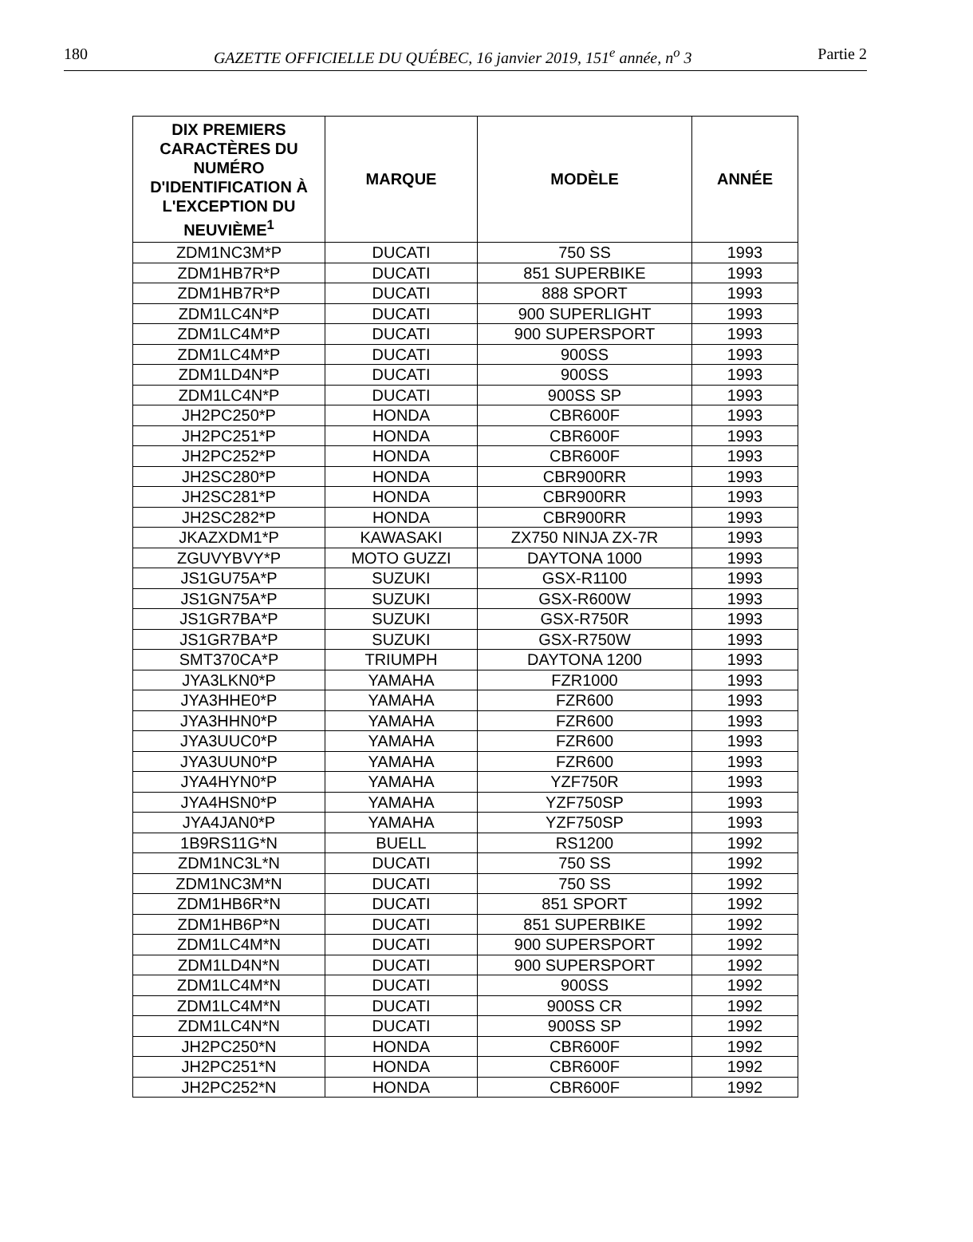180 GAZETTE OFFICIELLE DU QUÉBEC, 16 janvier 2019, 151<sup>e</sup> année, n<sup>o</sup> 3 Partie 2
| DIX PREMIERS CARACTÈRES DU NUMÉRO D'IDENTIFICATION À L'EXCEPTION DU NEUVIÈME<sup>1</sup> | MARQUE | MODÈLE | ANNÉE |
| --- | --- | --- | --- |
| ZDM1NC3M*P | DUCATI | 750 SS | 1993 |
| ZDM1HB7R*P | DUCATI | 851 SUPERBIKE | 1993 |
| ZDM1HB7R*P | DUCATI | 888 SPORT | 1993 |
| ZDM1LC4N*P | DUCATI | 900 SUPERLIGHT | 1993 |
| ZDM1LC4M*P | DUCATI | 900 SUPERSPORT | 1993 |
| ZDM1LC4M*P | DUCATI | 900SS | 1993 |
| ZDM1LD4N*P | DUCATI | 900SS | 1993 |
| ZDM1LC4N*P | DUCATI | 900SS SP | 1993 |
| JH2PC250*P | HONDA | CBR600F | 1993 |
| JH2PC251*P | HONDA | CBR600F | 1993 |
| JH2PC252*P | HONDA | CBR600F | 1993 |
| JH2SC280*P | HONDA | CBR900RR | 1993 |
| JH2SC281*P | HONDA | CBR900RR | 1993 |
| JH2SC282*P | HONDA | CBR900RR | 1993 |
| JKAZXDM1*P | KAWASAKI | ZX750 NINJA ZX-7R | 1993 |
| ZGUVYBVY*P | MOTO GUZZI | DAYTONA 1000 | 1993 |
| JS1GU75A*P | SUZUKI | GSX-R1100 | 1993 |
| JS1GN75A*P | SUZUKI | GSX-R600W | 1993 |
| JS1GR7BA*P | SUZUKI | GSX-R750R | 1993 |
| JS1GR7BA*P | SUZUKI | GSX-R750W | 1993 |
| SMT370CA*P | TRIUMPH | DAYTONA 1200 | 1993 |
| JYA3LKN0*P | YAMAHA | FZR1000 | 1993 |
| JYA3HHE0*P | YAMAHA | FZR600 | 1993 |
| JYA3HHN0*P | YAMAHA | FZR600 | 1993 |
| JYA3UUC0*P | YAMAHA | FZR600 | 1993 |
| JYA3UUN0*P | YAMAHA | FZR600 | 1993 |
| JYA4HYN0*P | YAMAHA | YZF750R | 1993 |
| JYA4HSN0*P | YAMAHA | YZF750SP | 1993 |
| JYA4JAN0*P | YAMAHA | YZF750SP | 1993 |
| 1B9RS11G*N | BUELL | RS1200 | 1992 |
| ZDM1NC3L*N | DUCATI | 750 SS | 1992 |
| ZDM1NC3M*N | DUCATI | 750 SS | 1992 |
| ZDM1HB6R*N | DUCATI | 851 SPORT | 1992 |
| ZDM1HB6P*N | DUCATI | 851 SUPERBIKE | 1992 |
| ZDM1LC4M*N | DUCATI | 900 SUPERSPORT | 1992 |
| ZDM1LD4N*N | DUCATI | 900 SUPERSPORT | 1992 |
| ZDM1LC4M*N | DUCATI | 900SS | 1992 |
| ZDM1LC4M*N | DUCATI | 900SS CR | 1992 |
| ZDM1LC4N*N | DUCATI | 900SS SP | 1992 |
| JH2PC250*N | HONDA | CBR600F | 1992 |
| JH2PC251*N | HONDA | CBR600F | 1992 |
| JH2PC252*N | HONDA | CBR600F | 1992 |